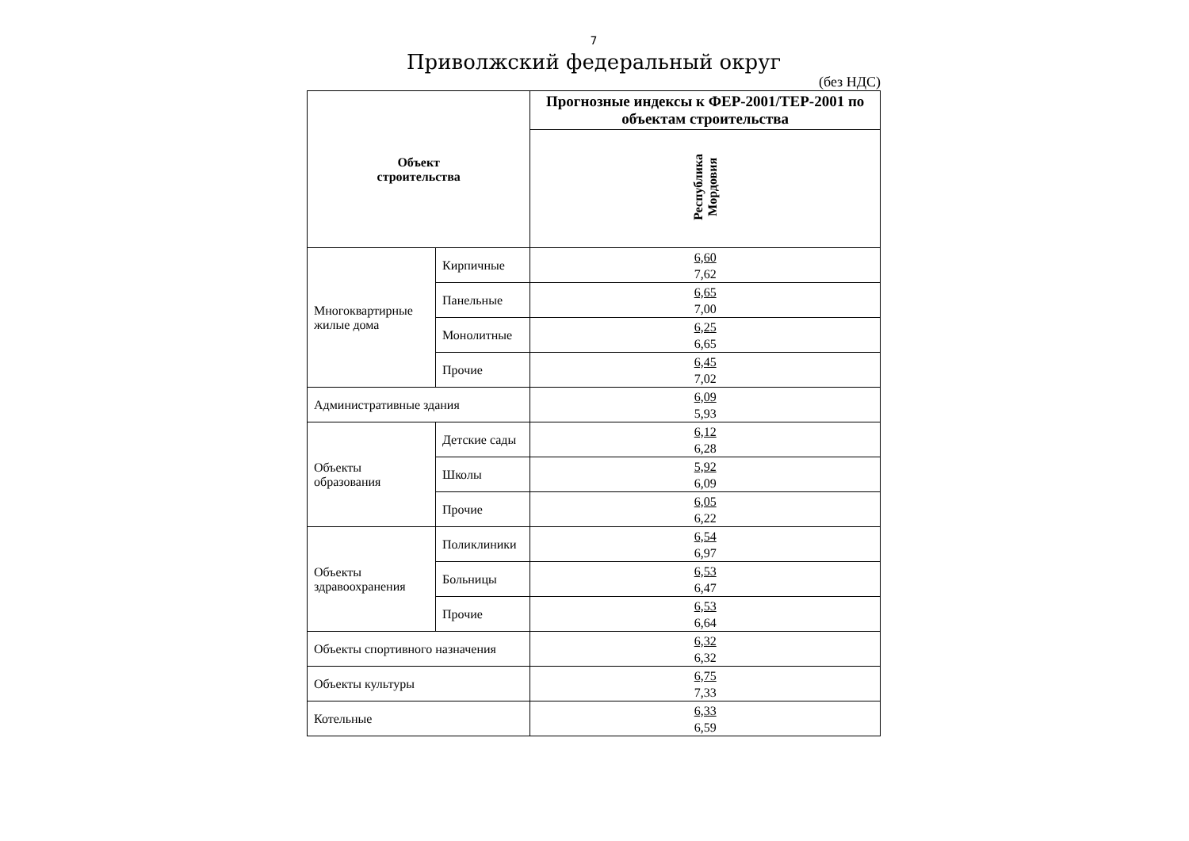7
Приволжский федеральный округ
(без НДС)
| Объект строительства | | Прогнозные индексы к ФЕР-2001/ТЕР-2001 по объектам строительства |
| --- | --- | --- |
| | | Республика Мордовия |
| Многоквартирные жилые дома | Кирпичные | 6,60 7,62 |
| | Панельные | 6,65 7,00 |
| | Монолитные | 6,25 6,65 |
| | Прочие | 6,45 7,02 |
| Административные здания | | 6,09 5,93 |
| Объекты образования | Детские сады | 6,12 6,28 |
| | Школы | 5,92 6,09 |
| | Прочие | 6,05 6,22 |
| Объекты здравоохранения | Поликлиники | 6,54 6,97 |
| | Больницы | 6,53 6,47 |
| | Прочие | 6,53 6,64 |
| Объекты спортивного назначения | | 6,32 6,32 |
| Объекты культуры | | 6,75 7,33 |
| Котельные | | 6,33 6,59 |